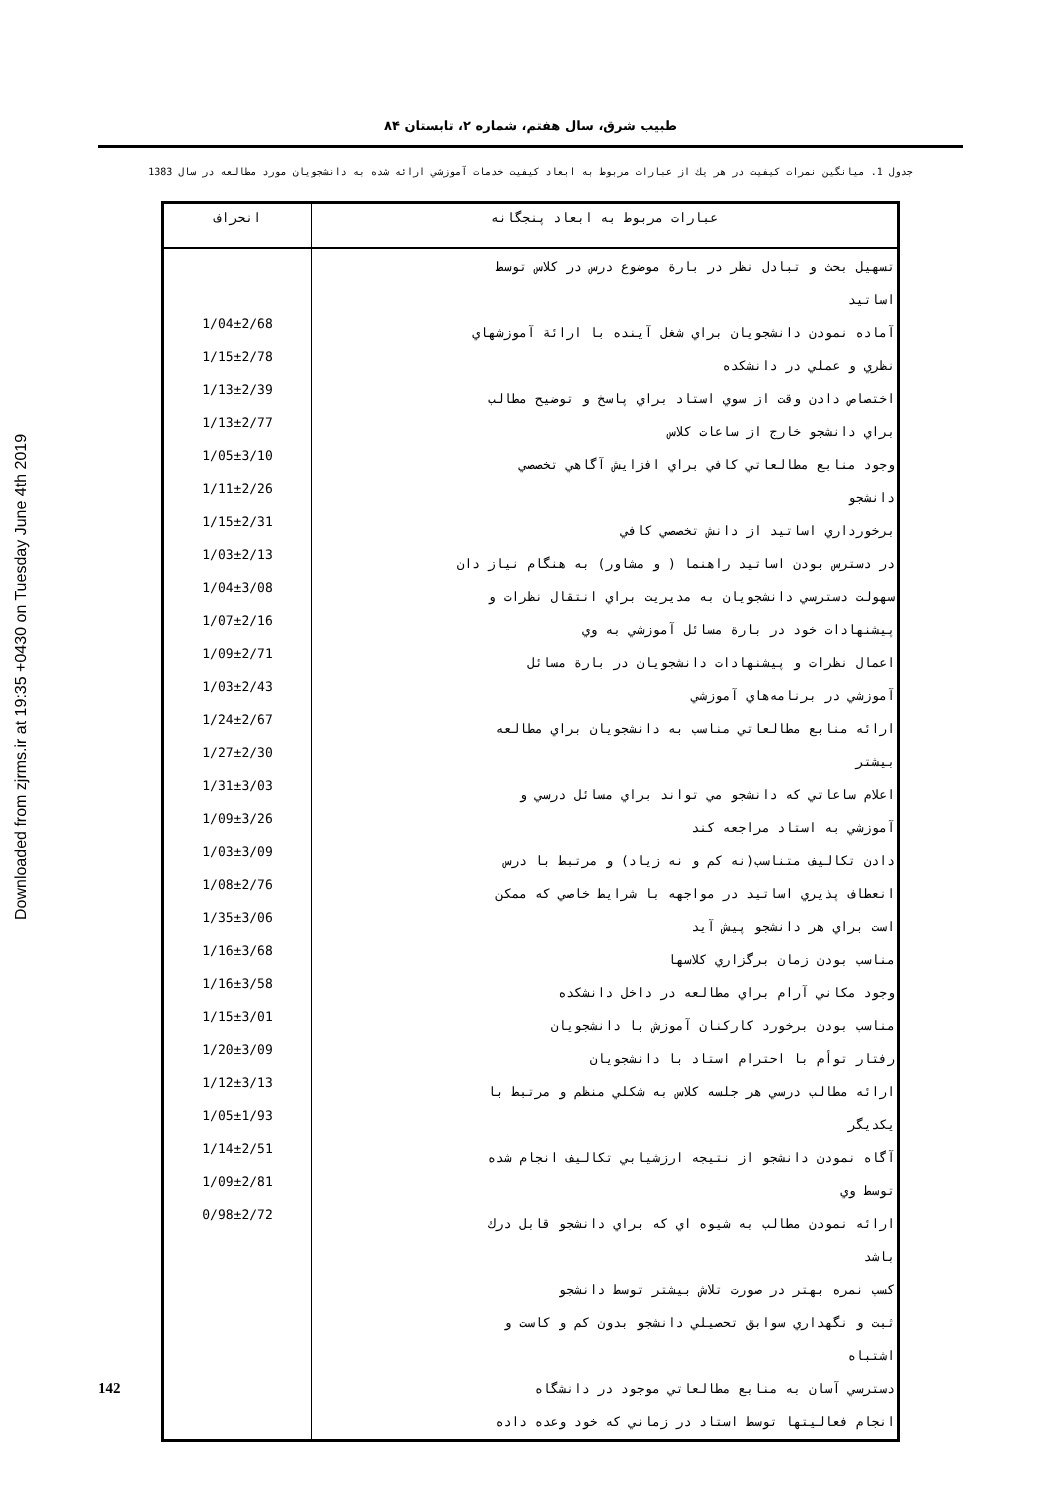Downloaded from zjrms.ir at 19:35 +0430 on Tuesday June 4th 2019
طبیب شرق، سال هفتم، شماره ۲، تابستان ۸۴
جدول 1. ميانگين نمرات كيفيت در هر يك از عبارات مربوط به ابعاد كيفيت خدمات آموزشي ارائه شده به دانشجويان مورد مطالعه در سال 1383
| انحراف | عبارات مربوط به ابعاد پنجگانه |
| --- | --- |
| 1/04±2/68 1/15±2/78 1/13±2/39 1/13±2/77 1/05±3/10 1/11±2/26 1/15±2/31 1/03±2/13 1/04±3/08 1/07±2/16 1/09±2/71 1/03±2/43 1/24±2/67 1/27±2/30 1/31±3/03 1/09±3/26 1/03±3/09 1/08±2/76 1/35±3/06 1/16±3/68 1/16±3/58 1/15±3/01 1/20±3/09 1/12±3/13 1/05±1/93 1/14±2/51 1/09±2/81 0/98±2/72 | تسهيل بحث و تبادل نظر در بارة موضوع درس در كلاس توسط اساتيد آماده نمودن دانشجويان براي شغل آينده با ارائة آموزشهاي نظري و عملي در دانشكده اختصاص دادن وقت از سوي استاد براي پاسخ و توضيح مطالب براي دانشجو خارج از ساعات كلاس وجود منابع مطالعاتي كافي براي افزايش آگاهي تخصصي دانشجو برخورداري اساتيد از دانش تخصصي كافي در دسترس بودن اساتيد راهنما ( و مشاور) به هنگام نياز دان سهولت دسترسي دانشجويان به مديريت براي انتقال نظرات و پيشنهادات خود در بارة مسائل آموزشي به وي اعمال نظرات و پيشنهادات دانشجويان در بارة مسائل آموزشي در برنامه‌هاي آموزشي ارائه منابع مطالعاتي مناسب به دانشجويان براي مطالعه بيشتر اعلام ساعاتي كه دانشجو مي تواند براي مسائل درسي و آموزشي به استاد مراجعه كند دادن تكاليف متناسب(نه كم و نه زياد) و مرتبط با درس انعطاف پذيري اساتيد در مواجهه با شرايط خاصي كه ممكن است براي هر دانشجو پيش آيد مناسب بودن زمان برگزاري كلاسها وجود مكاني آرام براي مطالعه در داخل دانشكده مناسب بودن برخورد كاركنان آموزش با دانشجويان رفتار توأم با احترام استاد با دانشجويان ارائه مطالب درسي هر جلسه كلاس به شكلي منظم و مرتبط با يكديگر آگاه نمودن دانشجو از نتيجه ارزشيابي تكاليف انجام شده توسط وي ارائه نمودن مطالب به شيوه اي كه براي دانشجو قابل درك باشد كسب نمره بهتر در صورت تلاش بيشتر توسط دانشجو ثبت و نگهداري سوابق تحصيلي دانشجو بدون كم و كاست و اشتباه دسترسي آسان به منابع مطالعاتي موجود در دانشگاه انجام فعاليتها توسط استاد در زماني كه خود وعده داده |
142